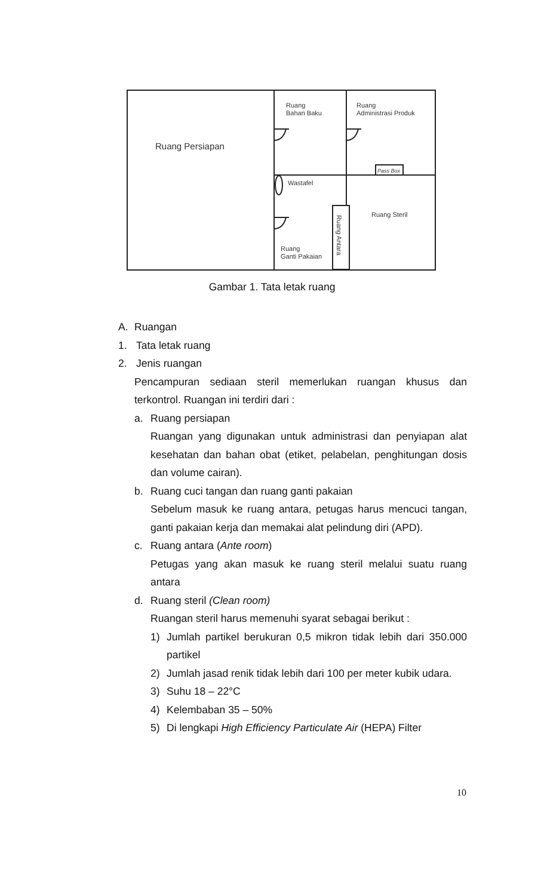Ruang Persiapan
Ruang
Bahan Baku
Ruang
Administrasi Produk
Pass Box
Wastafel
Ruang Steril
Ruang
Ganti Pakaian
Ruang Antara
Gambar 1. Tata letak ruang
A. Ruangan
1. Tata letak ruang
2. Jenis ruangan
Pencampuran sediaan steril memerlukan ruangan khusus dan terkontrol. Ruangan ini terdiri dari :
a. Ruang persiapan
Ruangan yang digunakan untuk administrasi dan penyiapan alat kesehatan dan bahan obat (etiket, pelabelan, penghitungan dosis dan volume cairan).
b. Ruang cuci tangan dan ruang ganti pakaian
Sebelum masuk ke ruang antara, petugas harus mencuci tangan, ganti pakaian kerja dan memakai alat pelindung diri (APD).
c. Ruang antara (Ante room)
Petugas yang akan masuk ke ruang steril melalui suatu ruang antara
d. Ruang steril (Clean room)
Ruangan steril harus memenuhi syarat sebagai berikut :
1) Jumlah partikel berukuran 0,5 mikron tidak lebih dari 350.000 partikel
2) Jumlah jasad renik tidak lebih dari 100 per meter kubik udara.
3) Suhu 18 – 22°C
4) Kelembaban 35 – 50%
5) Di lengkapi High Efficiency Particulate Air (HEPA) Filter
10